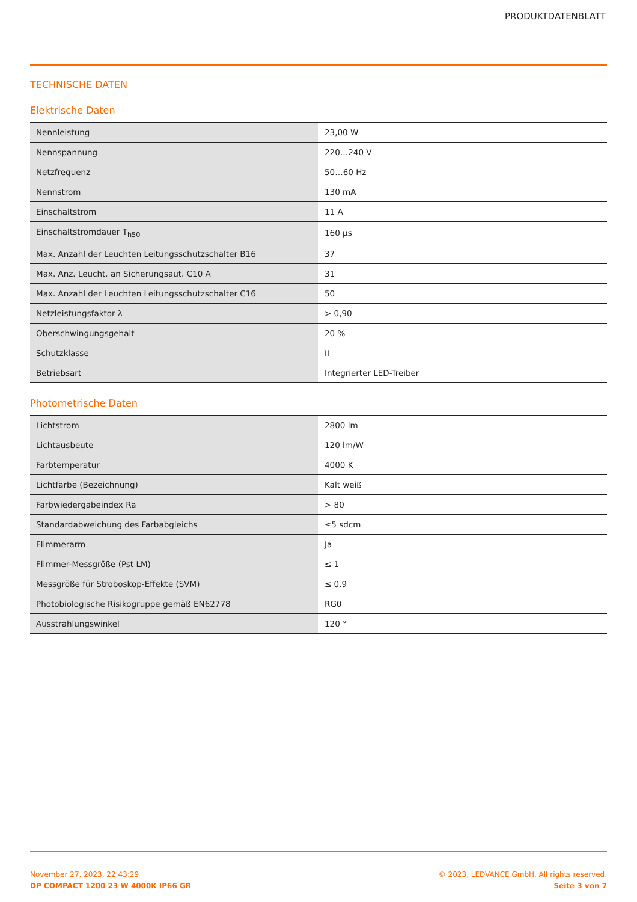PRODUKTDATENBLATT
TECHNISCHE DATEN
Elektrische Daten
| Nennleistung | 23,00 W |
| Nennspannung | 220…240 V |
| Netzfrequenz | 50…60 Hz |
| Nennstrom | 130 mA |
| Einschaltstrom | 11 A |
| Einschaltstromdauer T<sub>h50</sub> | 160 µs |
| Max. Anzahl der Leuchten Leitungsschutzschalter B16 | 37 |
| Max. Anz. Leucht. an Sicherungsaut. C10 A | 31 |
| Max. Anzahl der Leuchten Leitungsschutzschalter C16 | 50 |
| Netzleistungsfaktor λ | > 0,90 |
| Oberschwingungsgehalt | 20 % |
| Schutzklasse | II |
| Betriebsart | Integrierter LED-Treiber |
Photometrische Daten
| Lichtstrom | 2800 lm |
| Lichtausbeute | 120 lm/W |
| Farbtemperatur | 4000 K |
| Lichtfarbe (Bezeichnung) | Kalt weiß |
| Farbwiedergabeindex Ra | > 80 |
| Standardabweichung des Farbabgleichs | ≤5 sdcm |
| Flimmerarm | Ja |
| Flimmer-Messgröße (Pst LM) | ≤ 1 |
| Messgröße für Stroboskop-Effekte (SVM) | ≤ 0.9 |
| Photobiologische Risikogruppe gemäß EN62778 | RG0 |
| Ausstrahlungswinkel | 120 ° |
November 27, 2023, 22:43:29
DP COMPACT 1200 23 W 4000K IP66 GR
© 2023, LEDVANCE GmbH. All rights reserved.
Seite 3 von 7